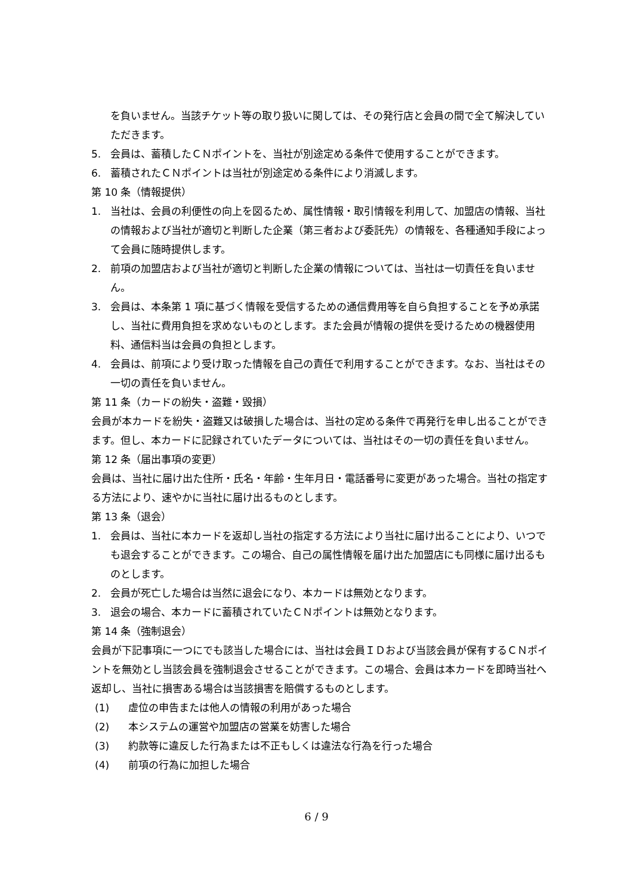を負いません。当該チケット等の取り扱いに関しては、その発行店と会員の間で全て解決していただきます。
5. 会員は、蓄積したＣＮポイントを、当社が別途定める条件で使用することができます。
6. 蓄積されたＣＮポイントは当社が別途定める条件により消滅します。
第 10 条（情報提供）
1. 当社は、会員の利便性の向上を図るため、属性情報・取引情報を利用して、加盟店の情報、当社の情報および当社が適切と判断した企業（第三者および委託先）の情報を、各種通知手段によって会員に随時提供します。
2. 前項の加盟店および当社が適切と判断した企業の情報については、当社は一切責任を負いません。
3. 会員は、本条第 1 項に基づく情報を受信するための通信費用等を自ら負担することを予め承諾し、当社に費用負担を求めないものとします。また会員が情報の提供を受けるための機器使用料、通信料当は会員の負担とします。
4. 会員は、前項により受け取った情報を自己の責任で利用することができます。なお、当社はその一切の責任を負いません。
第 11 条（カードの紛失・盗難・毀損）
会員が本カードを紛失・盗難又は破損した場合は、当社の定める条件で再発行を申し出ることができます。但し、本カードに記録されていたデータについては、当社はその一切の責任を負いません。
第 12 条（届出事項の変更）
会員は、当社に届け出た住所・氏名・年齢・生年月日・電話番号に変更があった場合。当社の指定する方法により、速やかに当社に届け出るものとします。
第 13 条（退会）
1. 会員は、当社に本カードを返却し当社の指定する方法により当社に届け出ることにより、いつでも退会することができます。この場合、自己の属性情報を届け出た加盟店にも同様に届け出るものとします。
2. 会員が死亡した場合は当然に退会になり、本カードは無効となります。
3. 退会の場合、本カードに蓄積されていたＣＮポイントは無効となります。
第 14 条（強制退会）
会員が下記事項に一つにでも該当した場合には、当社は会員ＩＤおよび当該会員が保有するＣＮポイントを無効とし当該会員を強制退会させることができます。この場合、会員は本カードを即時当社へ返却し、当社に損害ある場合は当該損害を賠償するものとします。
(1) 虚位の申告または他人の情報の利用があった場合
(2) 本システムの運営や加盟店の営業を妨害した場合
(3) 約款等に違反した行為または不正もしくは違法な行為を行った場合
(4) 前項の行為に加担した場合
6 / 9